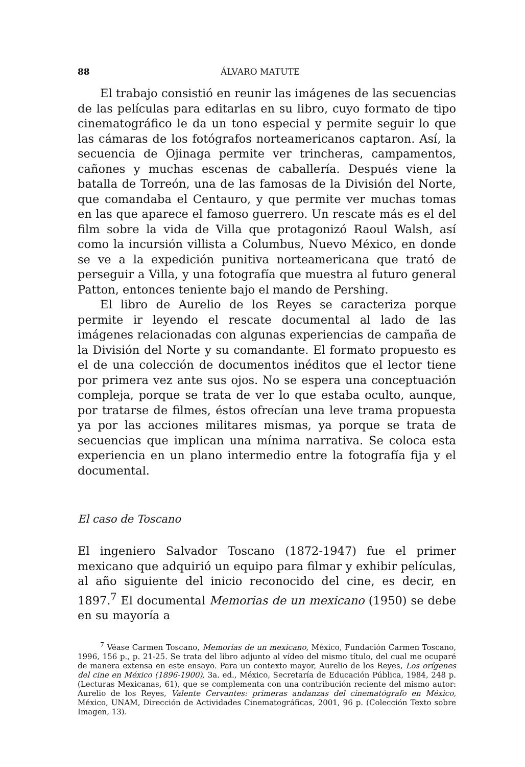88 ÁLVARO MATUTE
El trabajo consistió en reunir las imágenes de las secuencias de las películas para editarlas en su libro, cuyo formato de tipo cinematográfico le da un tono especial y permite seguir lo que las cámaras de los fotógrafos norteamericanos captaron. Así, la secuencia de Ojinaga permite ver trincheras, campamentos, cañones y muchas escenas de caballería. Después viene la batalla de Torreón, una de las famosas de la División del Norte, que comandaba el Centauro, y que permite ver muchas tomas en las que aparece el famoso guerrero. Un rescate más es el del film sobre la vida de Villa que protagonizó Raoul Walsh, así como la incursión villista a Columbus, Nuevo México, en donde se ve a la expedición punitiva norteamericana que trató de perseguir a Villa, y una fotografía que muestra al futuro general Patton, entonces teniente bajo el mando de Pershing.
El libro de Aurelio de los Reyes se caracteriza porque permite ir leyendo el rescate documental al lado de las imágenes relacionadas con algunas experiencias de campaña de la División del Norte y su comandante. El formato propuesto es el de una colección de documentos inéditos que el lector tiene por primera vez ante sus ojos. No se espera una conceptuación compleja, porque se trata de ver lo que estaba oculto, aunque, por tratarse de filmes, éstos ofrecían una leve trama propuesta ya por las acciones militares mismas, ya porque se trata de secuencias que implican una mínima narrativa. Se coloca esta experiencia en un plano intermedio entre la fotografía fija y el documental.
El caso de Toscano
El ingeniero Salvador Toscano (1872-1947) fue el primer mexicano que adquirió un equipo para filmar y exhibir películas, al año siguiente del inicio reconocido del cine, es decir, en 1897.<sup>7</sup> El documental Memorias de un mexicano (1950) se debe en su mayoría a
<sup>7</sup> Véase Carmen Toscano, Memorias de un mexicano, México, Fundación Carmen Toscano, 1996, 156 p., p. 21-25. Se trata del libro adjunto al vídeo del mismo título, del cual me ocuparé de manera extensa en este ensayo. Para un contexto mayor, Aurelio de los Reyes, Los orígenes del cine en México (1896-1900), 3a. ed., México, Secretaría de Educación Pública, 1984, 248 p. (Lecturas Mexicanas, 61), que se complementa con una contribución reciente del mismo autor: Aurelio de los Reyes, Valente Cervantes: primeras andanzas del cinematógrafo en México, México, UNAM, Dirección de Actividades Cinematográficas, 2001, 96 p. (Colección Texto sobre Imagen, 13).